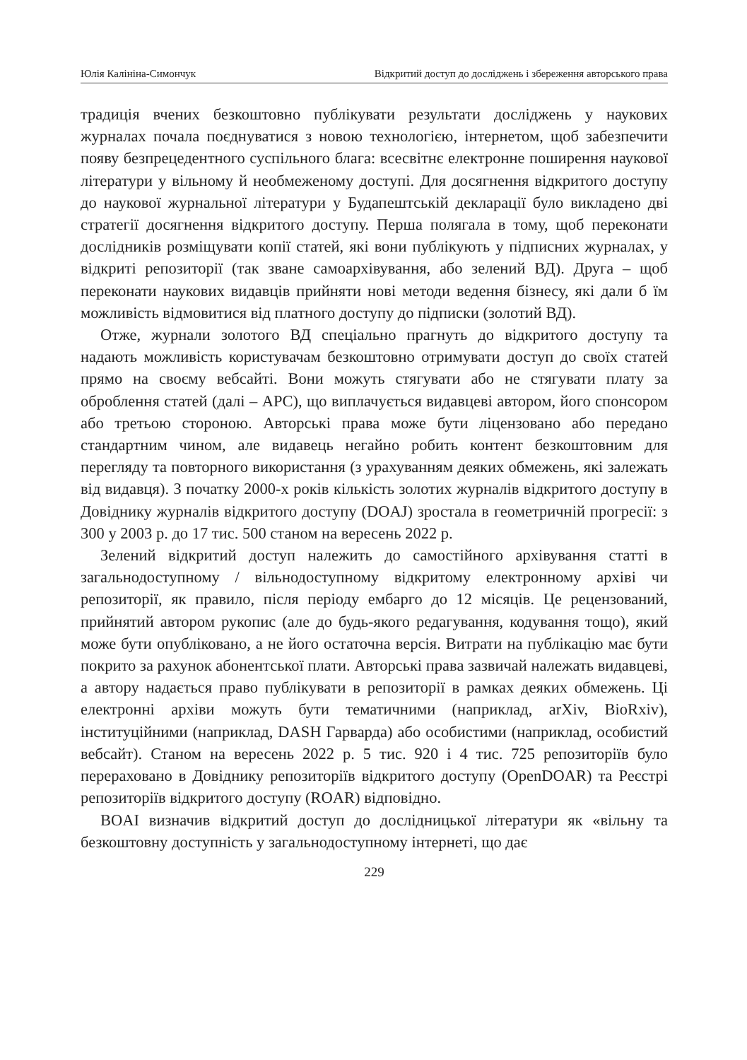Юлія Калініна-Симончук Відкритий доступ до досліджень і збереження авторського права
традиція вчених безкоштовно публікувати результати досліджень у наукових журналах почала поєднуватися з новою технологією, інтернетом, щоб забезпечити появу безпрецедентного суспільного блага: всесвітнє електронне поширення наукової літератури у вільному й необмеженому доступі. Для досягнення відкритого доступу до наукової журнальної літератури у Будапештській декларації було викладено дві стратегії досягнення відкритого доступу. Перша полягала в тому, щоб переконати дослідників розміщувати копії статей, які вони публікують у підписних журналах, у відкриті репозиторії (так зване самоархівування, або зелений ВД). Друга – щоб переконати наукових видавців прийняти нові методи ведення бізнесу, які дали б їм можливість відмовитися від платного доступу до підписки (золотий ВД).
Отже, журнали золотого ВД спеціально прагнуть до відкритого доступу та надають можливість користувачам безкоштовно отримувати доступ до своїх статей прямо на своєму вебсайті. Вони можуть стягувати або не стягувати плату за оброблення статей (далі – APC), що виплачується видавцеві автором, його спонсором або третьою стороною. Авторські права може бути ліцензовано або передано стандартним чином, але видавець негайно робить контент безкоштовним для перегляду та повторного використання (з урахуванням деяких обмежень, які залежать від видавця). З початку 2000-х років кількість золотих журналів відкритого доступу в Довіднику журналів відкритого доступу (DOAJ) зростала в геометричній прогресії: з 300 у 2003 р. до 17 тис. 500 станом на вересень 2022 р.
Зелений відкритий доступ належить до самостійного архівування статті в загальнодоступному / вільнодоступному відкритому електронному архіві чи репозиторії, як правило, після періоду ембарго до 12 місяців. Це рецензований, прийнятий автором рукопис (але до будь-якого редагування, кодування тощо), який може бути опубліковано, а не його остаточна версія. Витрати на публікацію має бути покрито за рахунок абонентської плати. Авторські права зазвичай належать видавцеві, а автору надається право публікувати в репозиторії в рамках деяких обмежень. Ці електронні архіви можуть бути тематичними (наприклад, arXiv, BioRxiv), інституційними (наприклад, DASH Гарварда) або особистими (наприклад, особистий вебсайт). Станом на вересень 2022 р. 5 тис. 920 і 4 тис. 725 репозиторіїв було перераховано в Довіднику репозиторіїв відкритого доступу (OpenDOAR) та Реєстрі репозиторіїв відкритого доступу (ROAR) відповідно.
BOAI визначив відкритий доступ до дослідницької літератури як «вільну та безкоштовну доступність у загальнодоступному інтернеті, що дає
229